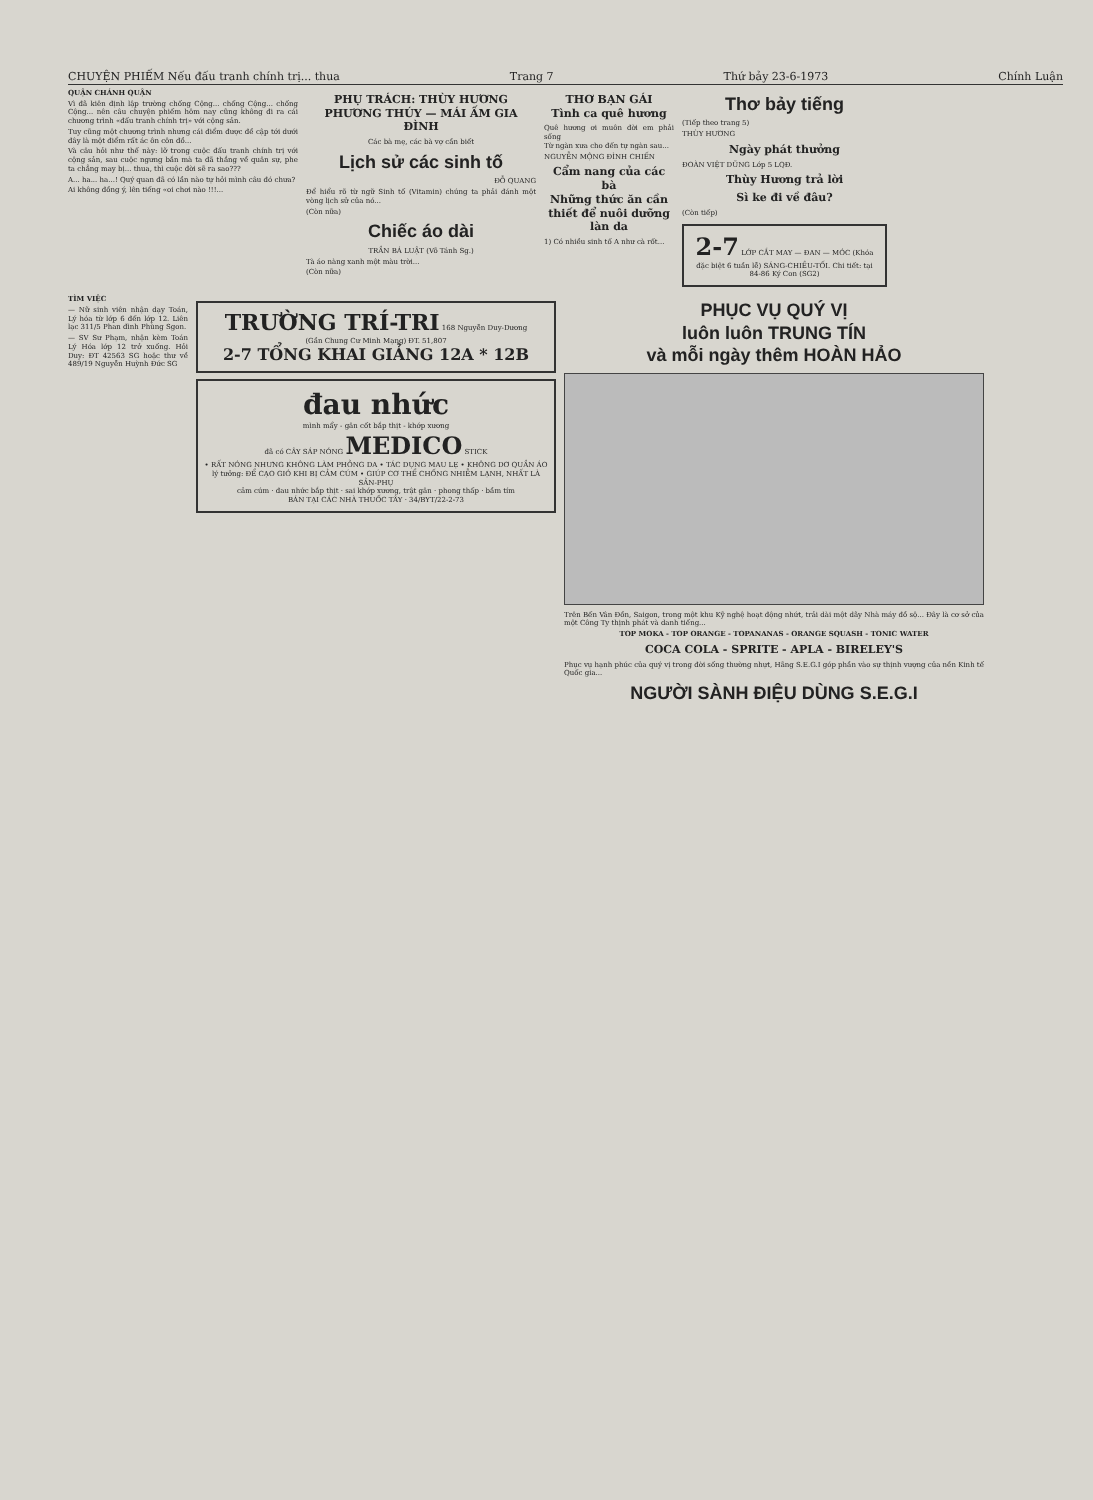CHUYỆN PHIẾM Nếu đấu tranh chính trị... thua Trang 7 Thứ bảy 23-6-1973 Chính Luận
QUẬN CHÁNH QUẬN
Vì đã kiên định lập trường chống Cộng... chống Cộng... chống Cộng... nên câu chuyện phiếm hôm nay cũng không đi ra cái chương trình «đấu tranh chính trị» với cộng sản.
Tuy cũng một chương trình nhưng cái điểm được đề cập tới dưới đây là một điểm rất ác ôn côn đồ...
Và câu hỏi như thế này: lỡ trong cuộc đấu tranh chính trị với cộng sản, sau cuộc ngưng bắn mà ta đã thắng về quân sự, phe ta chẳng may bị... thua, thì cuộc đời sẽ ra sao???
A... ha... ha...! Quý quan đã có lần nào tự hỏi mình câu đó chưa?
Ai không đồng ý, lên tiếng «oi chơi nào !!!...
PHỤ TRÁCH: THÙY HƯƠNG PHƯƠNG THÚY — MÁI ẤM GIA ĐÌNH
Các bà mẹ, các bà vợ cần biết
Lịch sử các sinh tố
ĐỖ QUANG
Để hiểu rõ từ ngữ Sinh tố (Vitamin) chúng ta phải đánh một vòng lịch sử của nó...
(Còn nữa)
Chiếc áo dài
TRẦN BÁ LUẬT (Võ Tánh Sg.)
Tà áo nàng xanh một màu trời...
(Còn nữa)
THƠ BẠN GÁI
Tình ca quê hương
Quê hương ơi muôn đời em phải sống
Từ ngàn xưa cho đến tự ngàn sau...
NGUYỄN MỘNG ĐÌNH CHIẾN
Cẩm nang của các bà
Những thức ăn cần thiết để nuôi dưỡng làn da
1) Có nhiều sinh tố A như cà rốt...
Thơ bảy tiếng
(Tiếp theo trang 5)
THÙY HƯƠNG
Ngày phát thưởng
ĐOÀN VIỆT DŨNG Lớp 5 LQĐ.
Thùy Hương trả lời
Sì ke đi về đâu?
(Còn tiếp)
2-7 LỚP CẮT MAY — ĐAN — MÓC (Khóa đặc biệt 6 tuần lễ) SÁNG-CHIỀU-TỐI. Chi tiết: tại 84-86 Ký Con (SG2)
TÌM VIỆC
— Nữ sinh viên nhận dạy Toán, Lý hóa từ lớp 6 đến lớp 12. Liên lạc 311/5 Phan đình Phùng Sgon.
— SV Sư Phạm, nhận kèm Toán Lý Hóa lớp 12 trở xuống. Hỏi Duy: ĐT 42563 SG hoặc thư về 489/19 Nguyễn Huỳnh Đức SG
TRƯỜNG TRÍ-TRI 168 Nguyễn Duy-Dương
(Gần Chung Cư Minh Mạng) ĐT. 51,807
2-7 TỔNG KHAI GIẢNG 12A * 12B
đau nhức
mình mẩy - gân cốt bắp thịt - khớp xương
đã có CÂY SÁP NÓNG MEDICO STICK
• RẤT NÓNG NHƯNG KHÔNG LÀM PHỎNG DA • TÁC DỤNG MAU LẸ • KHÔNG DƠ QUẦN ÁO
lý tưởng: ĐỂ CẠO GIÓ KHI BỊ CẢM CÚM • GIÚP CƠ THỂ CHỐNG NHIỄM LẠNH, NHẤT LÀ SẢN-PHỤ
cảm cúm · đau nhức bắp thịt · sai khớp xương, trật gân · phong thấp · bầm tím
BÁN TẠI CÁC NHÀ THUỐC TÂY · 34/BYT/22-2-73
PHỤC VỤ QUÝ VỊ
luôn luôn TRUNG TÍN
và mỗi ngày thêm HOÀN HẢO
Trên Bến Vân Đồn, Saigon, trong một khu Kỹ nghệ hoạt động nhứt, trải dài một dãy Nhà máy đồ sộ... Đây là cơ sở của một Công Ty thịnh phát và danh tiếng...
TOP MOKA - TOP ORANGE - TOPANANAS - ORANGE SQUASH - TONIC WATER
COCA COLA - SPRITE - APLA - BIRELEY'S
Phục vụ hạnh phúc của quý vị trong đời sống thường nhựt, Hãng S.E.G.I góp phần vào sự thịnh vượng của nền Kinh tế Quốc gia...
NGƯỜI SÀNH ĐIỆU DÙNG S.E.G.I